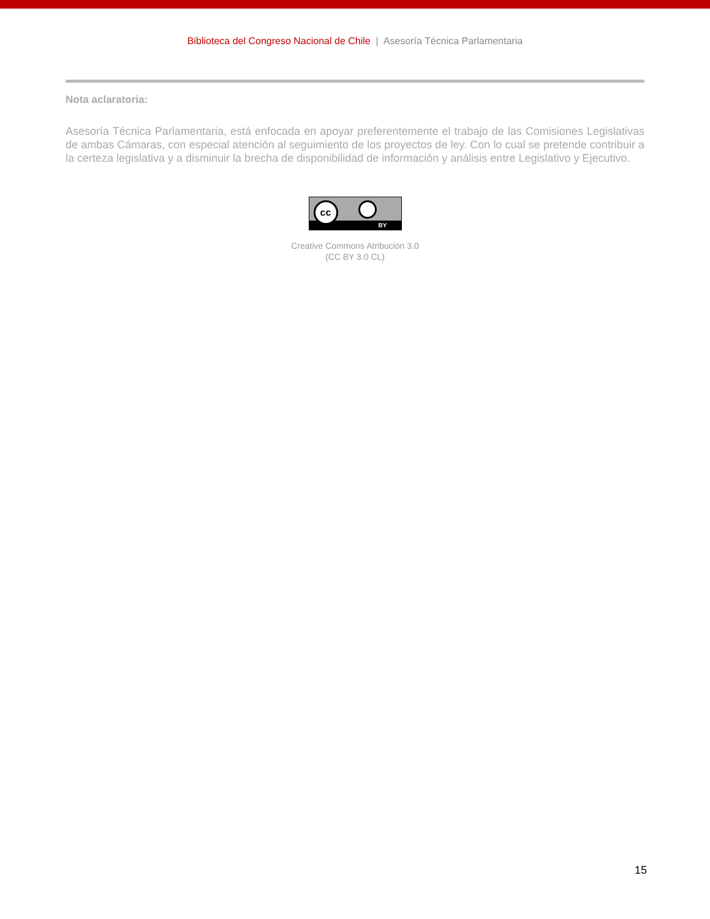Biblioteca del Congreso Nacional de Chile | Asesoría Técnica Parlamentaria
Nota aclaratoria:
Asesoría Técnica Parlamentaria, está enfocada en apoyar preferentemente el trabajo de las Comisiones Legislativas de ambas Cámaras, con especial atención al seguimiento de los proyectos de ley. Con lo cual se pretende contribuir a la certeza legislativa y a disminuir la brecha de disponibilidad de información y análisis entre Legislativo y Ejecutivo.
cc
BY
Creative Commons Atribución 3.0
(CC BY 3.0 CL)
15